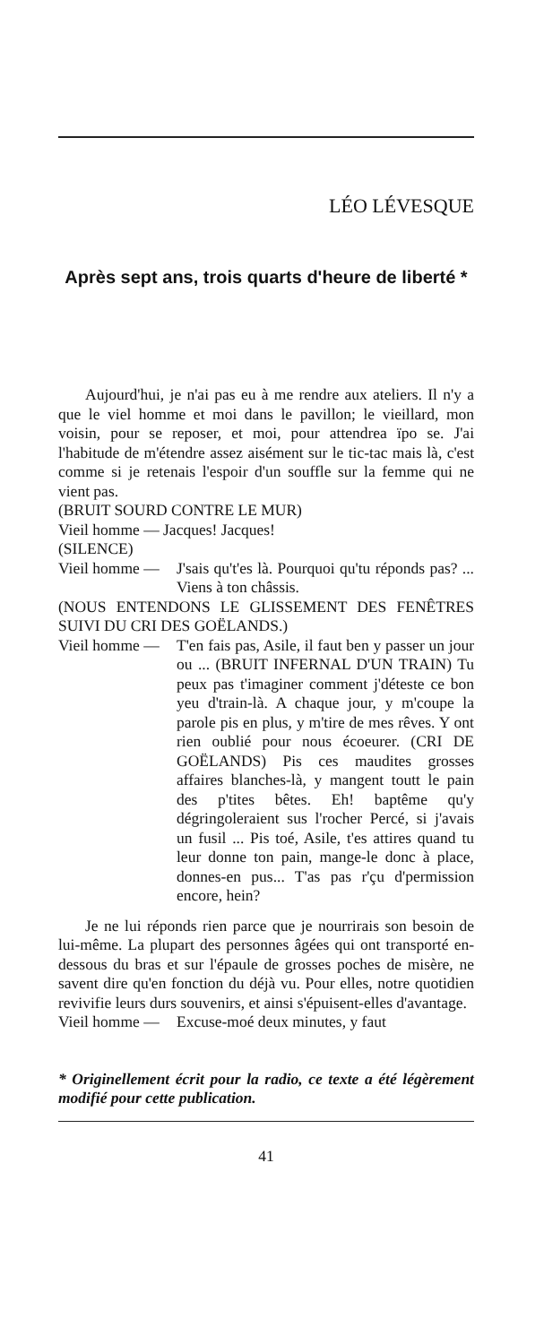LÉO LÉVESQUE
Après sept ans, trois quarts d'heure de liberté *
Aujourd'hui, je n'ai pas eu à me rendre aux ateliers. Il n'y a que le viel homme et moi dans le pavillon; le vieillard, mon voisin, pour se reposer, et moi, pour attendrea ïpo se. J'ai l'habitude de m'étendre assez aisément sur le tic-tac mais là, c'est comme si je retenais l'espoir d'un souffle sur la femme qui ne vient pas.
(BRUIT SOURD CONTRE LE MUR)
Vieil homme — Jacques! Jacques!
(SILENCE)
Vieil homme — J'sais qu't'es là. Pourquoi qu'tu réponds pas? ... Viens à ton châssis.
(NOUS ENTENDONS LE GLISSEMENT DES FENÊTRES SUIVI DU CRI DES GOËLANDS.)
Vieil homme — T'en fais pas, Asile, il faut ben y passer un jour ou ... (BRUIT INFERNAL D'UN TRAIN) Tu peux pas t'imaginer comment j'déteste ce bon yeu d'train-là. A chaque jour, y m'coupe la parole pis en plus, y m'tire de mes rêves. Y ont rien oublié pour nous écoeurer. (CRI DE GOËLANDS) Pis ces maudites grosses affaires blanches-là, y mangent toutt le pain des p'tites bêtes. Eh! baptême qu'y dégringoleraient sus l'rocher Percé, si j'avais un fusil ... Pis toé, Asile, t'es attires quand tu leur donne ton pain, mange-le donc à place, donnes-en pus... T'as pas r'çu d'permission encore, hein?
Je ne lui réponds rien parce que je nourrirais son besoin de lui-même. La plupart des personnes âgées qui ont transporté en-dessous du bras et sur l'épaule de grosses poches de misère, ne savent dire qu'en fonction du déjà vu. Pour elles, notre quotidien revivifie leurs durs souvenirs, et ainsi s'épuisent-elles d'avantage.
Vieil homme — Excuse-moé deux minutes, y faut
* Originellement écrit pour la radio, ce texte a été légèrement modifié pour cette publication.
41